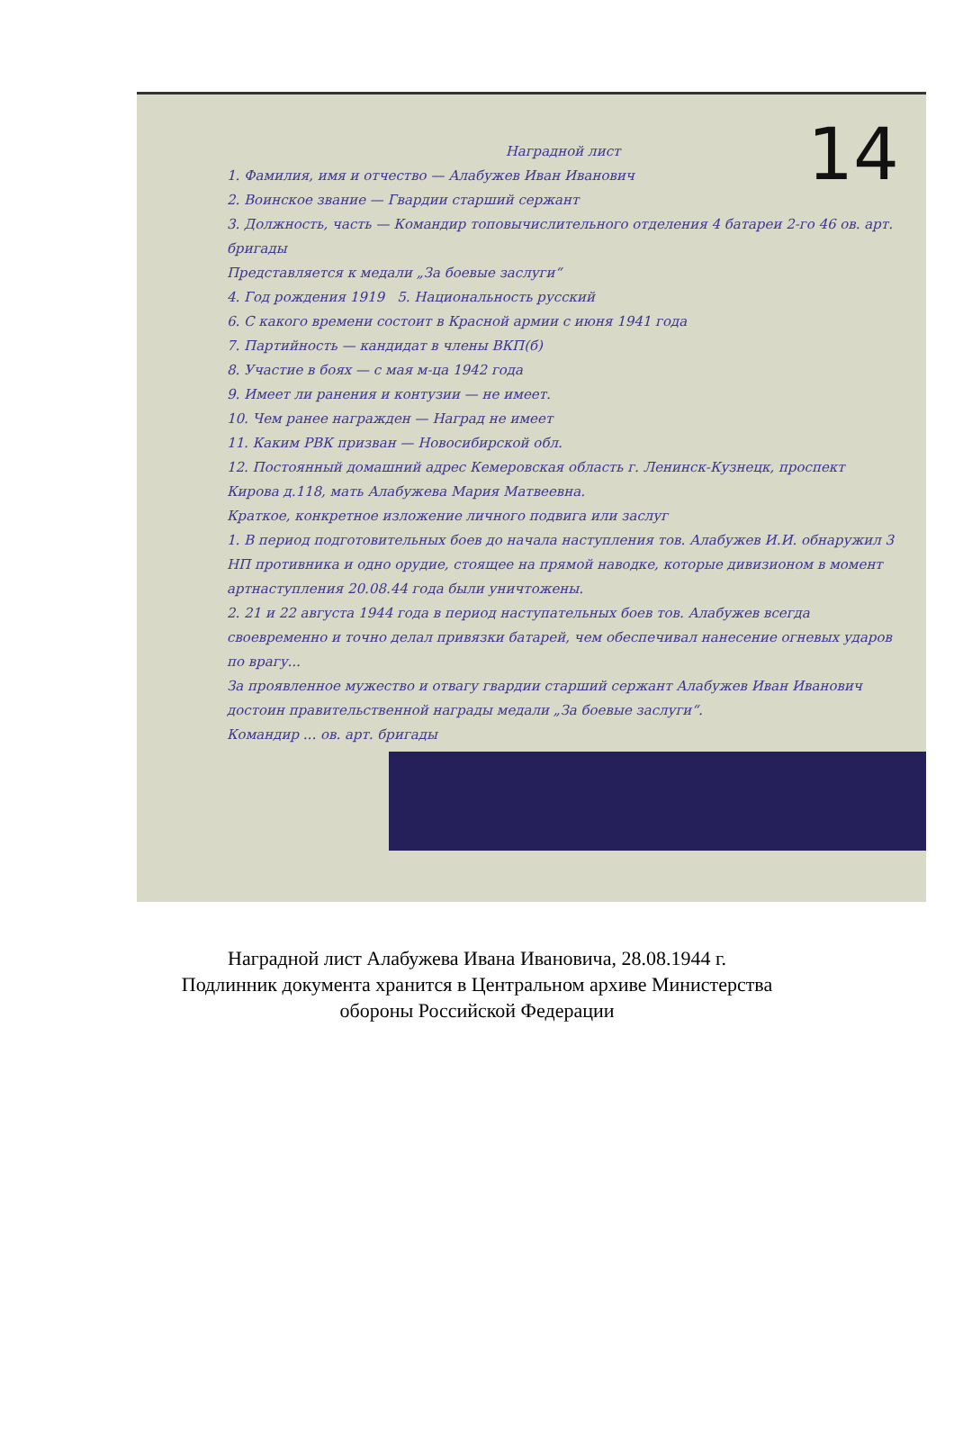14
Наградной лист
1. Фамилия, имя и отчество — Алабужев Иван Иванович
2. Воинское звание — Гвардии старший сержант
3. Должность, часть — Командир топовычислительного отделения 4 батареи 2-го 46 ов. арт. бригады
Представляется к медали „За боевые заслуги“
4. Год рождения 1919 5. Национальность русский
6. С какого времени состоит в Красной армии с июня 1941 года
7. Партийность — кандидат в члены ВКП(б)
8. Участие в боях — с мая м-ца 1942 года
9. Имеет ли ранения и контузии — не имеет.
10. Чем ранее награжден — Наград не имеет
11. Каким РВК призван — Новосибирской обл.
12. Постоянный домашний адрес Кемеровская область г. Ленинск-Кузнецк, проспект Кирова д.118, мать Алабужева Мария Матвеевна.
Краткое, конкретное изложение личного подвига или заслуг
1. В период подготовительных боев до начала наступления тов. Алабужев И.И. обнаружил 3 НП противника и одно орудие, стоящее на прямой наводке, которые дивизионом в момент артнаступления 20.08.44 года были уничтожены.
2. 21 и 22 августа 1944 года в период наступательных боев тов. Алабужев всегда своевременно и точно делал привязки батарей, чем обеспечивал нанесение огневых ударов по врагу...
За проявленное мужество и отвагу гвардии старший сержант Алабужев Иван Иванович достоин правительственной награды медали „За боевые заслуги“.
Командир ... ов. арт. бригады
Наградной лист Алабужева Ивана Ивановича, 28.08.1944 г.
Подлинник документа хранится в Центральном архиве Министерства
обороны Российской Федерации